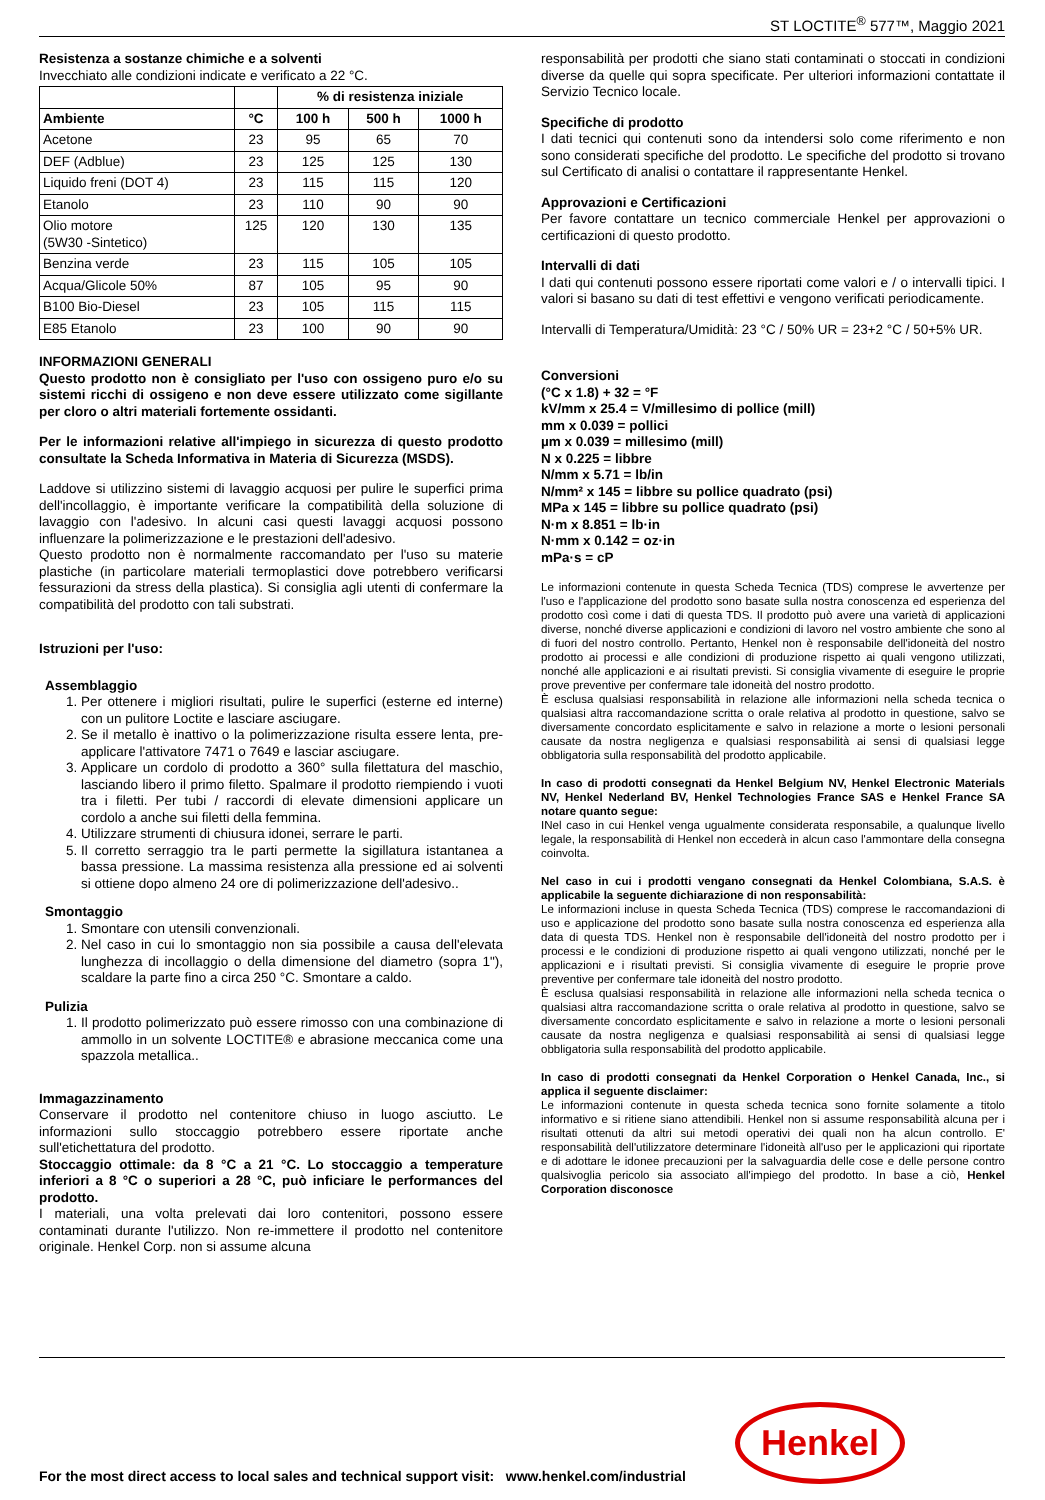ST LOCTITE<sup>®</sup> 577™, Maggio 2021
Resistenza a sostanze chimiche e a solventi
Invecchiato alle condizioni indicate e verificato a 22 °C.
| | | % di resistenza iniziale | | |
| --- | --- | --- | --- | --- |
| Ambiente | °C | 100 h | 500 h | 1000 h |
| Acetone | 23 | 95 | 65 | 70 |
| DEF (Adblue) | 23 | 125 | 125 | 130 |
| Liquido freni (DOT 4) | 23 | 115 | 115 | 120 |
| Etanolo | 23 | 110 | 90 | 90 |
| Olio motore (5W30 -Sintetico) | 125 | 120 | 130 | 135 |
| Benzina verde | 23 | 115 | 105 | 105 |
| Acqua/Glicole 50% | 87 | 105 | 95 | 90 |
| B100 Bio-Diesel | 23 | 105 | 115 | 115 |
| E85 Etanolo | 23 | 100 | 90 | 90 |
INFORMAZIONI GENERALI
Questo prodotto non è consigliato per l'uso con ossigeno puro e/o su sistemi ricchi di ossigeno e non deve essere utilizzato come sigillante per cloro o altri materiali fortemente ossidanti.
Per le informazioni relative all'impiego in sicurezza di questo prodotto consultate la Scheda Informativa in Materia di Sicurezza (MSDS).
Laddove si utilizzino sistemi di lavaggio acquosi per pulire le superfici prima dell'incollaggio, è importante verificare la compatibilità della soluzione di lavaggio con l'adesivo. In alcuni casi questi lavaggi acquosi possono influenzare la polimerizzazione e le prestazioni dell'adesivo.
Questo prodotto non è normalmente raccomandato per l'uso su materie plastiche (in particolare materiali termoplastici dove potrebbero verificarsi fessurazioni da stress della plastica). Si consiglia agli utenti di confermare la compatibilità del prodotto con tali substrati.
Istruzioni per l'uso:
Assemblaggio
1. Per ottenere i migliori risultati, pulire le superfici (esterne ed interne) con un pulitore Loctite e lasciare asciugare.
2. Se il metallo è inattivo o la polimerizzazione risulta essere lenta, pre-applicare l'attivatore 7471 o 7649 e lasciar asciugare.
3. Applicare un cordolo di prodotto a 360° sulla filettatura del maschio, lasciando libero il primo filetto. Spalmare il prodotto riempiendo i vuoti tra i filetti. Per tubi / raccordi di elevate dimensioni applicare un cordolo a anche sui filetti della femmina.
4. Utilizzare strumenti di chiusura idonei, serrare le parti.
5. Il corretto serraggio tra le parti permette la sigillatura istantanea a bassa pressione. La massima resistenza alla pressione ed ai solventi si ottiene dopo almeno 24 ore di polimerizzazione dell'adesivo..
Smontaggio
1. Smontare con utensili convenzionali.
2. Nel caso in cui lo smontaggio non sia possibile a causa dell'elevata lunghezza di incollaggio o della dimensione del diametro (sopra 1"), scaldare la parte fino a circa 250 °C. Smontare a caldo.
Pulizia
1. Il prodotto polimerizzato può essere rimosso con una combinazione di ammollo in un solvente LOCTITE® e abrasione meccanica come una spazzola metallica..
Immagazzinamento
Conservare il prodotto nel contenitore chiuso in luogo asciutto. Le informazioni sullo stoccaggio potrebbero essere riportate anche sull'etichettatura del prodotto.
Stoccaggio ottimale: da 8 °C a 21 °C. Lo stoccaggio a temperature inferiori a 8 °C o superiori a 28 °C, può inficiare le performances del prodotto.
I materiali, una volta prelevati dai loro contenitori, possono essere contaminati durante l'utilizzo. Non re-immettere il prodotto nel contenitore originale. Henkel Corp. non si assume alcuna
responsabilità per prodotti che siano stati contaminati o stoccati in condizioni diverse da quelle qui sopra specificate. Per ulteriori informazioni contattate il Servizio Tecnico locale.
Specifiche di prodotto
I dati tecnici qui contenuti sono da intendersi solo come riferimento e non sono considerati specifiche del prodotto. Le specifiche del prodotto si trovano sul Certificato di analisi o contattare il rappresentante Henkel.
Approvazioni e Certificazioni
Per favore contattare un tecnico commerciale Henkel per approvazioni o certificazioni di questo prodotto.
Intervalli di dati
I dati qui contenuti possono essere riportati come valori e / o intervalli tipici. I valori si basano su dati di test effettivi e vengono verificati periodicamente.
Intervalli di Temperatura/Umidità: 23 °C / 50% UR = 23+2 °C / 50+5% UR.
Conversioni
(°C x 1.8) + 32 = °F
kV/mm x 25.4 = V/millesimo di pollice (mill)
mm x 0.039 = pollici
µm x 0.039 = millesimo (mill)
N x 0.225 = libbre
N/mm x 5.71 = lb/in
N/mm² x 145 = libbre su pollice quadrato (psi)
MPa x 145 = libbre su pollice quadrato (psi)
N·m x 8.851 = lb·in
N·mm x 0.142 = oz·in
mPa·s = cP
Le informazioni contenute in questa Scheda Tecnica (TDS) comprese le avvertenze per l'uso e l'applicazione del prodotto sono basate sulla nostra conoscenza ed esperienza del prodotto così come i dati di questa TDS. Il prodotto può avere una varietà di applicazioni diverse, nonché diverse applicazioni e condizioni di lavoro nel vostro ambiente che sono al di fuori del nostro controllo. Pertanto, Henkel non è responsabile dell'idoneità del nostro prodotto ai processi e alle condizioni di produzione rispetto ai quali vengono utilizzati, nonché alle applicazioni e ai risultati previsti. Si consiglia vivamente di eseguire le proprie prove preventive per confermare tale idoneità del nostro prodotto.
È esclusa qualsiasi responsabilità in relazione alle informazioni nella scheda tecnica o qualsiasi altra raccomandazione scritta o orale relativa al prodotto in questione, salvo se diversamente concordato esplicitamente e salvo in relazione a morte o lesioni personali causate da nostra negligenza e qualsiasi responsabilità ai sensi di qualsiasi legge obbligatoria sulla responsabilità del prodotto applicabile.
In caso di prodotti consegnati da Henkel Belgium NV, Henkel Electronic Materials NV, Henkel Nederland BV, Henkel Technologies France SAS e Henkel France SA notare quanto segue:
INel caso in cui Henkel venga ugualmente considerata responsabile, a qualunque livello legale, la responsabilità di Henkel non eccederà in alcun caso l'ammontare della consegna coinvolta.
Nel caso in cui i prodotti vengano consegnati da Henkel Colombiana, S.A.S. è applicabile la seguente dichiarazione di non responsabilità:
Le informazioni incluse in questa Scheda Tecnica (TDS) comprese le raccomandazioni di uso e applicazione del prodotto sono basate sulla nostra conoscenza ed esperienza alla data di questa TDS. Henkel non è responsabile dell'idoneità del nostro prodotto per i processi e le condizioni di produzione rispetto ai quali vengono utilizzati, nonché per le applicazioni e i risultati previsti. Si consiglia vivamente di eseguire le proprie prove preventive per confermare tale idoneità del nostro prodotto.
È esclusa qualsiasi responsabilità in relazione alle informazioni nella scheda tecnica o qualsiasi altra raccomandazione scritta o orale relativa al prodotto in questione, salvo se diversamente concordato esplicitamente e salvo in relazione a morte o lesioni personali causate da nostra negligenza e qualsiasi responsabilità ai sensi di qualsiasi legge obbligatoria sulla responsabilità del prodotto applicabile.
In caso di prodotti consegnati da Henkel Corporation o Henkel Canada, Inc., si applica il seguente disclaimer:
Le informazioni contenute in questa scheda tecnica sono fornite solamente a titolo informativo e si ritiene siano attendibili. Henkel non si assume responsabilità alcuna per i risultati ottenuti da altri sui metodi operativi dei quali non ha alcun controllo. E' responsabilità dell'utilizzatore determinare l'idoneità all'uso per le applicazioni qui riportate e di adottare le idonee precauzioni per la salvaguardia delle cose e delle persone contro qualsivoglia pericolo sia associato all'impiego del prodotto. In base a ciò, Henkel Corporation disconosce
For the most direct access to local sales and technical support visit: www.henkel.com/industrial
Henkel